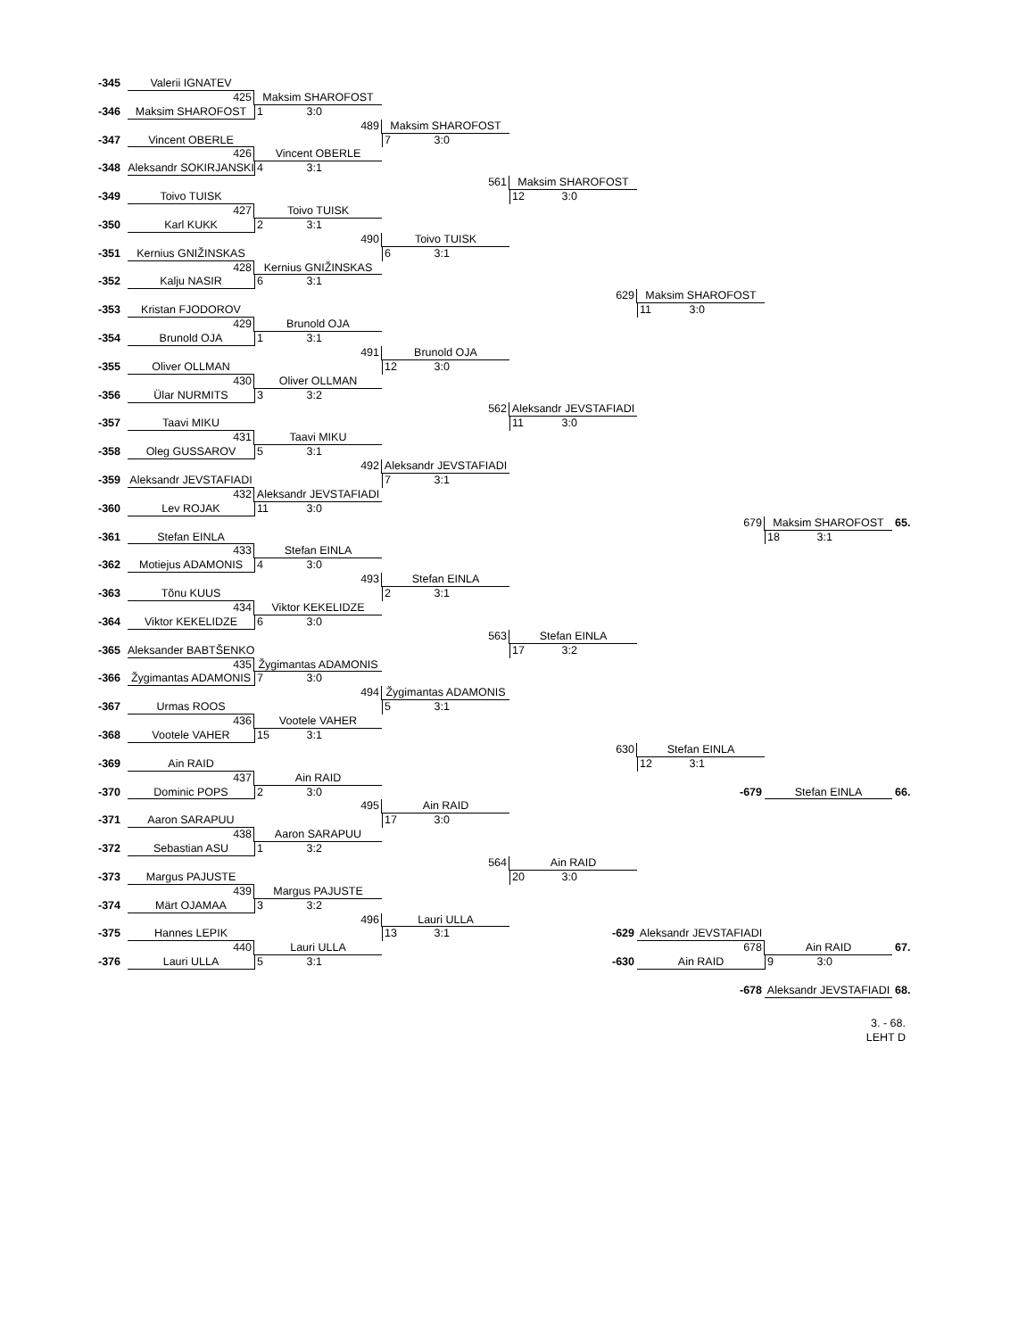-345 Valerii IGNATEV
425 Maksim SHAROFOST
-346 Maksim SHAROFOST 1 3:0
489 Maksim SHAROFOST
-347 Vincent OBERLE 7 3:0
426 Vincent OBERLE
-348 Aleksandr SOKIRJANSKI 4 3:1
561 Maksim SHAROFOST
-349 Toivo TUISK 12 3:0
427 Toivo TUISK
-350 Karl KUKK 2 3:1
490 Toivo TUISK
-351 Kernius GNIŽINSKAS 6 3:1
428 Kernius GNIŽINSKAS
-352 Kalju NASIR 6 3:1
629 Maksim SHAROFOST
-353 Kristan FJODOROV 11 3:0
429 Brunold OJA
-354 Brunold OJA 1 3:1
491 Brunold OJA
-355 Oliver OLLMAN 12 3:0
430 Oliver OLLMAN
-356 Ülar NURMITS 3 3:2
562 Aleksandr JEVSTAFIADI
-357 Taavi MIKU 11 3:0
431 Taavi MIKU
-358 Oleg GUSSAROV 5 3:1
492 Aleksandr JEVSTAFIADI
-359 Aleksandr JEVSTAFIADI 7 3:1
432 Aleksandr JEVSTAFIADI
-360 Lev ROJAK 11 3:0
679 Maksim SHAROFOST 65.
-361 Stefan EINLA 18 3:1
433 Stefan EINLA
-362 Motiejus ADAMONIS 4 3:0
493 Stefan EINLA
-363 Tõnu KUUS 2 3:1
434 Viktor KEKELIDZE
-364 Viktor KEKELIDZE 6 3:0
563 Stefan EINLA
-365 Aleksander BABTŠENKO 17 3:2
435 Žygimantas ADAMONIS
-366 Žygimantas ADAMONIS 7 3:0
494 Žygimantas ADAMONIS
-367 Urmas ROOS 5 3:1
436 Vootele VAHER
-368 Vootele VAHER 15 3:1
630 Stefan EINLA
-369 Ain RAID 12 3:1
437 Ain RAID
-370 Dominic POPS 2 3:0 -679 Stefan EINLA 66.
495 Ain RAID
-371 Aaron SARAPUU 17 3:0
438 Aaron SARAPUU
-372 Sebastian ASU 1 3:2
564 Ain RAID
-373 Margus PAJUSTE 20 3:0
439 Margus PAJUSTE
-374 Märt OJAMAA 3 3:2
496 Lauri ULLA
-375 Hannes LEPIK 13 3:1 -629 Aleksandr JEVSTAFIADI
440 Lauri ULLA 678 Ain RAID 67.
-376 Lauri ULLA 5 3:1 -630 Ain RAID 9 3:0
-678 Aleksandr JEVSTAFIADI 68.
3. - 68.
LEHT D